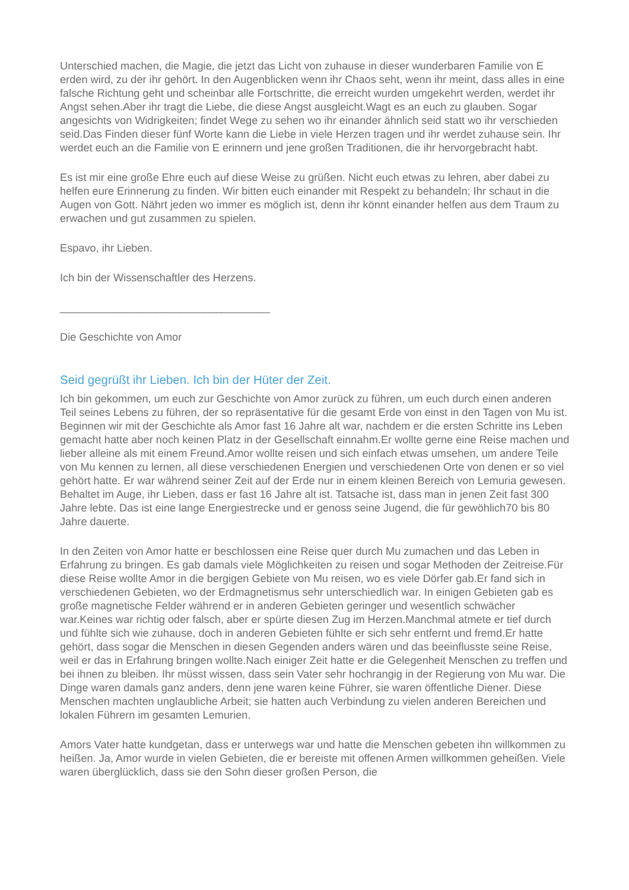Unterschied machen, die Magie, die jetzt das Licht von zuhause in dieser wunderbaren Familie von E erden wird, zu der ihr gehört. In den Augenblicken wenn ihr Chaos seht, wenn ihr meint, dass alles in eine falsche Richtung geht und scheinbar alle Fortschritte, die erreicht wurden umgekehrt werden, werdet ihr Angst sehen.Aber ihr tragt die Liebe, die diese Angst ausgleicht.Wagt es an euch zu glauben. Sogar angesichts von Widrigkeiten; findet Wege zu sehen wo ihr einander ähnlich seid statt wo ihr verschieden seid.Das Finden dieser fünf Worte kann die Liebe in viele Herzen tragen und ihr werdet zuhause sein. Ihr werdet euch an die Familie von E erinnern und jene großen Traditionen, die ihr hervorgebracht habt.
Es ist mir eine große Ehre euch auf diese Weise zu grüßen. Nicht euch etwas zu lehren, aber dabei zu helfen eure Erinnerung zu finden. Wir bitten euch einander mit Respekt zu behandeln; Ihr schaut in die Augen von Gott. Nährt jeden wo immer es möglich ist, denn ihr könnt einander helfen aus dem Traum zu erwachen und gut zusammen zu spielen.
Espavo, ihr Lieben.
Ich bin der Wissenschaftler des Herzens.
___________________________________
Die Geschichte von Amor
Seid gegrüßt ihr Lieben. Ich bin der Hüter der Zeit.
Ich bin gekommen, um euch zur Geschichte von Amor zurück zu führen, um euch durch einen anderen Teil seines Lebens zu führen, der so repräsentative für die gesamt Erde von einst in den Tagen von Mu ist. Beginnen wir mit der Geschichte als Amor fast 16 Jahre alt war, nachdem er die ersten Schritte ins Leben gemacht hatte aber noch keinen Platz in der Gesellschaft einnahm.Er wollte gerne eine Reise machen und lieber alleine als mit einem Freund.Amor wollte reisen und sich einfach etwas umsehen, um andere Teile von Mu kennen zu lernen, all diese verschiedenen Energien und verschiedenen Orte von denen er so viel gehört hatte. Er war während seiner Zeit auf der Erde nur in einem kleinen Bereich von Lemuria gewesen. Behaltet im Auge, ihr Lieben, dass er fast 16 Jahre alt ist. Tatsache ist, dass man in jenen Zeit fast 300 Jahre lebte. Das ist eine lange Energiestrecke und er genoss seine Jugend, die für gewöhlich70 bis 80 Jahre dauerte.
In den Zeiten von Amor hatte er beschlossen eine Reise quer durch Mu zumachen und das Leben in Erfahrung zu bringen. Es gab damals viele Möglichkeiten zu reisen und sogar Methoden der Zeitreise.Für diese Reise wollte Amor in die bergigen Gebiete von Mu reisen, wo es viele Dörfer gab.Er fand sich in verschiedenen Gebieten, wo der Erdmagnetismus sehr unterschiedlich war. In einigen Gebieten gab es große magnetische Felder während er in anderen Gebieten geringer und wesentlich schwächer war.Keines war richtig oder falsch, aber er spürte diesen Zug im Herzen.Manchmal atmete er tief durch und fühlte sich wie zuhause, doch in anderen Gebieten fühlte er sich sehr entfernt und fremd.Er hatte gehört, dass sogar die Menschen in diesen Gegenden anders wären und das beeinflusste seine Reise, weil er das in Erfahrung bringen wollte.Nach einiger Zeit hatte er die Gelegenheit Menschen zu treffen und bei ihnen zu bleiben. Ihr müsst wissen, dass sein Vater sehr hochrangig in der Regierung von Mu war. Die Dinge waren damals ganz anders, denn jene waren keine Führer, sie waren öffentliche Diener. Diese Menschen machten unglaubliche Arbeit; sie hatten auch Verbindung zu vielen anderen Bereichen und lokalen Führern im gesamten Lemurien.
Amors Vater hatte kundgetan, dass er unterwegs war und hatte die Menschen gebeten ihn willkommen zu heißen. Ja, Amor wurde in vielen Gebieten, die er bereiste mit offenen Armen willkommen geheißen. Viele waren überglücklich, dass sie den Sohn dieser großen Person, die